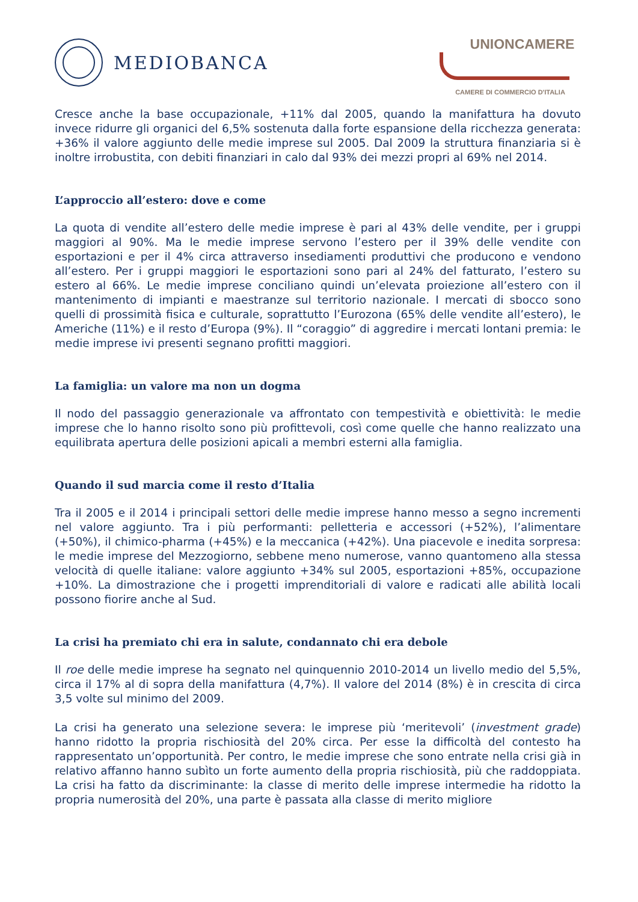MEDIOBANCA
UNIONCAMERE
CAMERE DI COMMERCIO D'ITALIA
Cresce anche la base occupazionale, +11% dal 2005, quando la manifattura ha dovuto invece ridurre gli organici del 6,5% sostenuta dalla forte espansione della ricchezza generata: +36% il valore aggiunto delle medie imprese sul 2005. Dal 2009 la struttura finanziaria si è inoltre irrobustita, con debiti finanziari in calo dal 93% dei mezzi propri al 69% nel 2014.
L’approccio all’estero: dove e come
La quota di vendite all’estero delle medie imprese è pari al 43% delle vendite, per i gruppi maggiori al 90%. Ma le medie imprese servono l’estero per il 39% delle vendite con esportazioni e per il 4% circa attraverso insediamenti produttivi che producono e vendono all’estero. Per i gruppi maggiori le esportazioni sono pari al 24% del fatturato, l’estero su estero al 66%. Le medie imprese conciliano quindi un’elevata proiezione all’estero con il mantenimento di impianti e maestranze sul territorio nazionale. I mercati di sbocco sono quelli di prossimità fisica e culturale, soprattutto l’Eurozona (65% delle vendite all’estero), le Americhe (11%) e il resto d’Europa (9%). Il “coraggio” di aggredire i mercati lontani premia: le medie imprese ivi presenti segnano profitti maggiori.
La famiglia: un valore ma non un dogma
Il nodo del passaggio generazionale va affrontato con tempestività e obiettività: le medie imprese che lo hanno risolto sono più profittevoli, così come quelle che hanno realizzato una equilibrata apertura delle posizioni apicali a membri esterni alla famiglia.
Quando il sud marcia come il resto d’Italia
Tra il 2005 e il 2014 i principali settori delle medie imprese hanno messo a segno incrementi nel valore aggiunto. Tra i più performanti: pelletteria e accessori (+52%), l’alimentare (+50%), il chimico-pharma (+45%) e la meccanica (+42%). Una piacevole e inedita sorpresa: le medie imprese del Mezzogiorno, sebbene meno numerose, vanno quantomeno alla stessa velocità di quelle italiane: valore aggiunto +34% sul 2005, esportazioni +85%, occupazione +10%. La dimostrazione che i progetti imprenditoriali di valore e radicati alle abilità locali possono fiorire anche al Sud.
La crisi ha premiato chi era in salute, condannato chi era debole
Il roe delle medie imprese ha segnato nel quinquennio 2010-2014 un livello medio del 5,5%, circa il 17% al di sopra della manifattura (4,7%). Il valore del 2014 (8%) è in crescita di circa 3,5 volte sul minimo del 2009.
La crisi ha generato una selezione severa: le imprese più ‘meritevoli’ (investment grade) hanno ridotto la propria rischiosità del 20% circa. Per esse la difficoltà del contesto ha rappresentato un’opportunità. Per contro, le medie imprese che sono entrate nella crisi già in relativo affanno hanno subìto un forte aumento della propria rischiosità, più che raddoppiata. La crisi ha fatto da discriminante: la classe di merito delle imprese intermedie ha ridotto la propria numerosità del 20%, una parte è passata alla classe di merito migliore